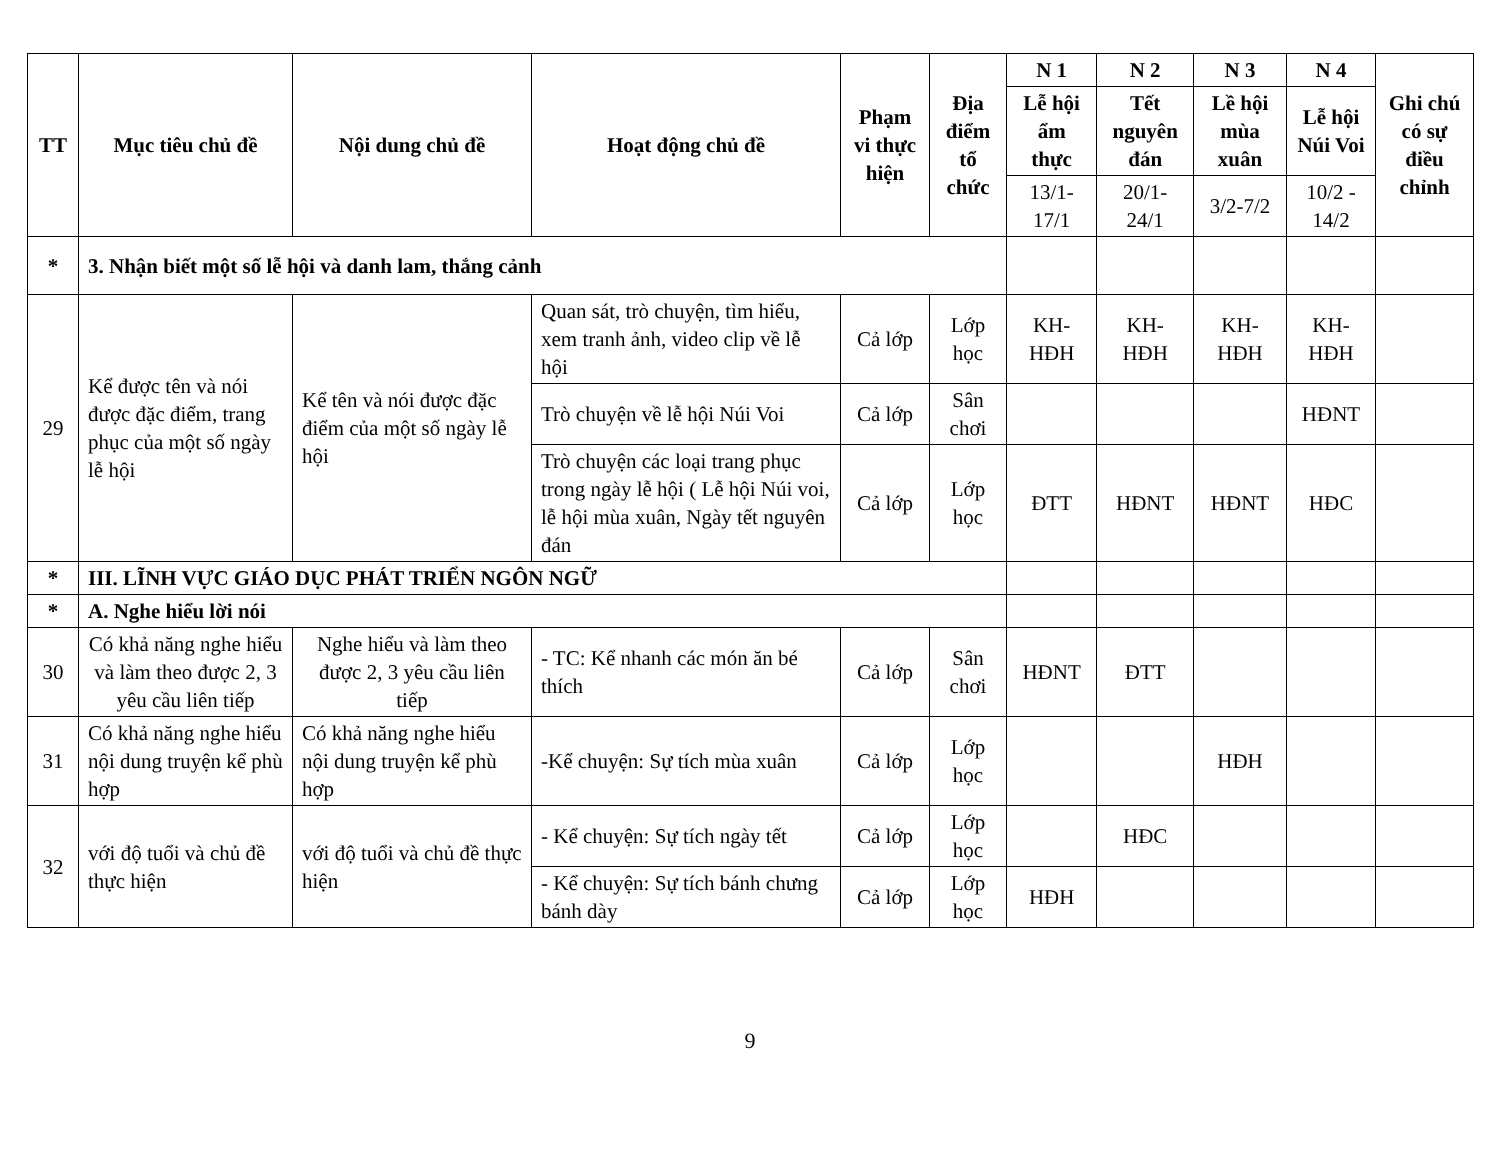| TT | Mục tiêu chủ đề | Nội dung chủ đề | Hoạt động chủ đề | Phạm vi thực hiện | Địa điểm tổ chức | N 1 | N 2 | N 3 | N 4 | Ghi chú có sự điều chỉnh |
| --- | --- | --- | --- | --- | --- | --- | --- | --- | --- | --- |
| | | | | | | Lễ hội ẩm thực | Tết nguyên đán | Lề hội mùa xuân | Lễ hội Núi Voi | |
| | | | | | | 13/1-17/1 | 20/1-24/1 | 3/2-7/2 | 10/2 - 14/2 | |
| * | 3. Nhận biết một số lễ hội và danh lam, thắng cảnh | | | | | | | | | |
| 29 | Kể được tên và nói được đặc điểm, trang phục của một số ngày lễ hội | Kể tên và nói được đặc điểm của một số ngày lễ hội | Quan sát, trò chuyện, tìm hiểu, xem tranh ảnh, video clip về lễ hội | Cả lớp | Lớp học | KH-HĐH | KH-HĐH | KH-HĐH | KH-HĐH | |
| | | | Trò chuyện về lễ hội Núi Voi | Cả lớp | Sân chơi | | | | HĐNT | |
| | | | Trò chuyện các loại trang phục trong ngày lễ hội ( Lễ hội Núi voi, lễ hội mùa xuân, Ngày tết nguyên đán | Cả lớp | Lớp học | ĐTT | HĐNT | HĐNT | HĐC | |
| * | III. LĨNH VỰC GIÁO DỤC PHÁT TRIỂN NGÔN NGỮ | | | | | | | | | |
| * | A. Nghe hiểu lời nói | | | | | | | | | |
| 30 | Có khả năng nghe hiểu và làm theo được 2, 3 yêu cầu liên tiếp | Nghe hiểu và làm theo được 2, 3 yêu cầu liên tiếp | - TC: Kể nhanh các món ăn bé thích | Cả lớp | Sân chơi | HĐNT | ĐTT | | | |
| 31 | Có khả năng nghe hiểu nội dung truyện kể phù hợp | Có khả năng nghe hiểu nội dung truyện kể phù hợp | -Kể chuyện: Sự tích mùa xuân | Cả lớp | Lớp học | | | HĐH | | |
| 32 | với độ tuổi và chủ đề thực hiện | với độ tuổi và chủ đề thực hiện | - Kể chuyện: Sự tích ngày tết | Cả lớp | Lớp học | | HĐC | | | |
| | | | - Kể chuyện: Sự tích bánh chưng bánh dày | Cả lớp | Lớp học | HĐH | | | | |
9